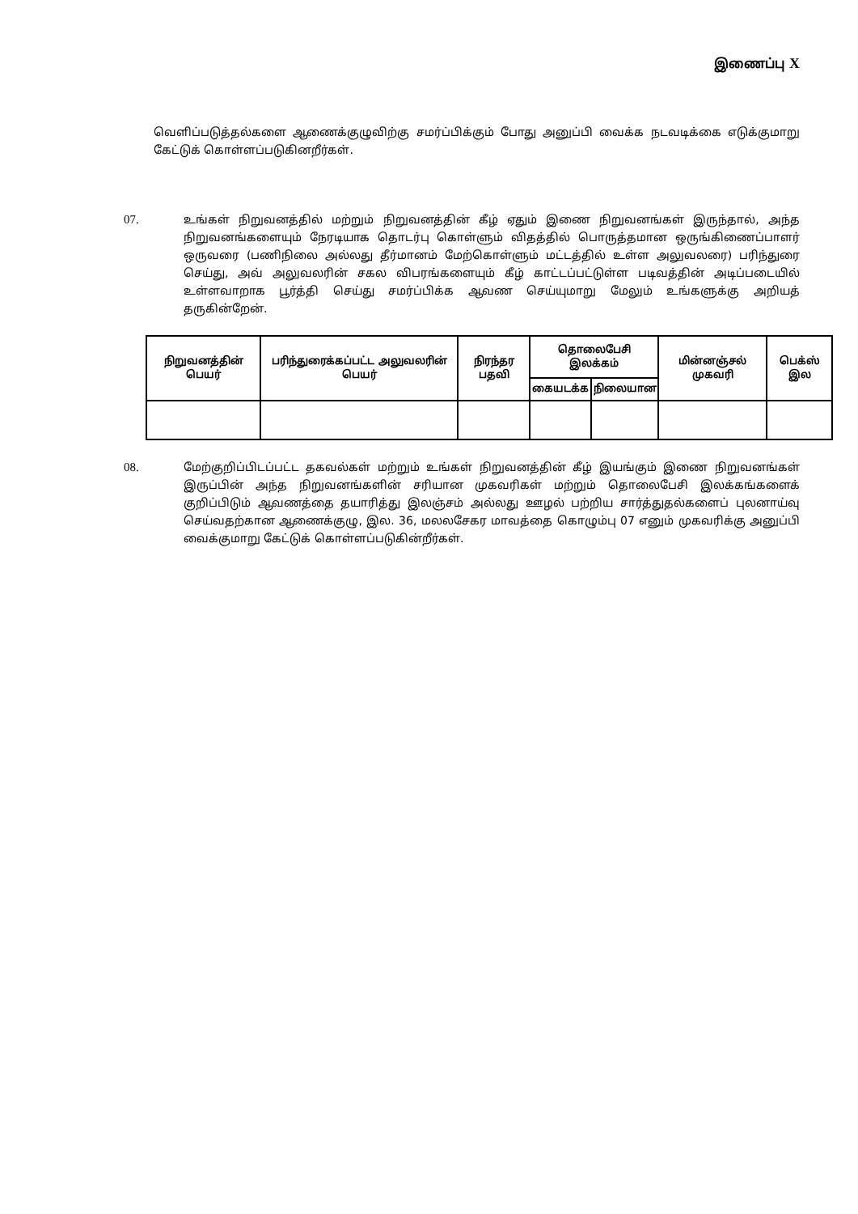இணைப்பு X
வெளிப்படுத்தல்களை ஆணைக்குழுவிற்கு சமர்ப்பிக்கும் போது அனுப்பி வைக்க நடவடிக்கை எடுக்குமாறு கேட்டுக் கொள்ளப்படுகினறீர்கள்.
07. உங்கள் நிறுவனத்தில் மற்றும் நிறுவனத்தின் கீழ் ஏதும் இணை நிறுவனங்கள் இருந்தால், அந்த நிறுவனங்களையும் நேரடியாக தொடர்பு கொள்ளும் விதத்தில் பொருத்தமான ஒருங்கிணைப்பாளர் ஒருவரை (பணிநிலை அல்லது தீர்மானம் மேற்கொள்ளும் மட்டத்தில் உள்ள அலுவலரை) பரிந்துரை செய்து, அவ் அலுவலரின் சகல விபரங்களையும் கீழ் காட்டப்பட்டுள்ள படிவத்தின் அடிப்படையில் உள்ளவாறாக பூர்த்தி செய்து சமர்ப்பிக்க ஆவண செய்யுமாறு மேலும் உங்களுக்கு அறியத் தருகின்றேன்.
| நிறுவனத்தின் பெயர் | பரிந்துரைக்கப்பட்ட அலுவலரின் பெயர் | நிரந்தர பதவி | தொலைபேசி இலக்கம் | | மின்னஞ்சல் முகவரி | பெக்ஸ் இல |
| --- | --- | --- | --- | --- | --- | --- |
| | | | கையடக்க | நிலையான | | |
08. மேற்குறிப்பிடப்பட்ட தகவல்கள் மற்றும் உங்கள் நிறுவனத்தின் கீழ் இயங்கும் இணை நிறுவனங்கள் இருப்பின் அந்த நிறுவனங்களின் சரியான முகவரிகள் மற்றும் தொலைபேசி இலக்கங்களைக் குறிப்பிடும் ஆவணத்தை தயாரித்து இலஞ்சம் அல்லது ஊழல் பற்றிய சார்த்துதல்களைப் புலனாய்வு செய்வதற்கான ஆணைக்குழு, இல. 36, மலலசேகர மாவத்தை கொழும்பு 07 எனும் முகவரிக்கு அனுப்பி வைக்குமாறு கேட்டுக் கொள்ளப்படுகின்றீர்கள்.